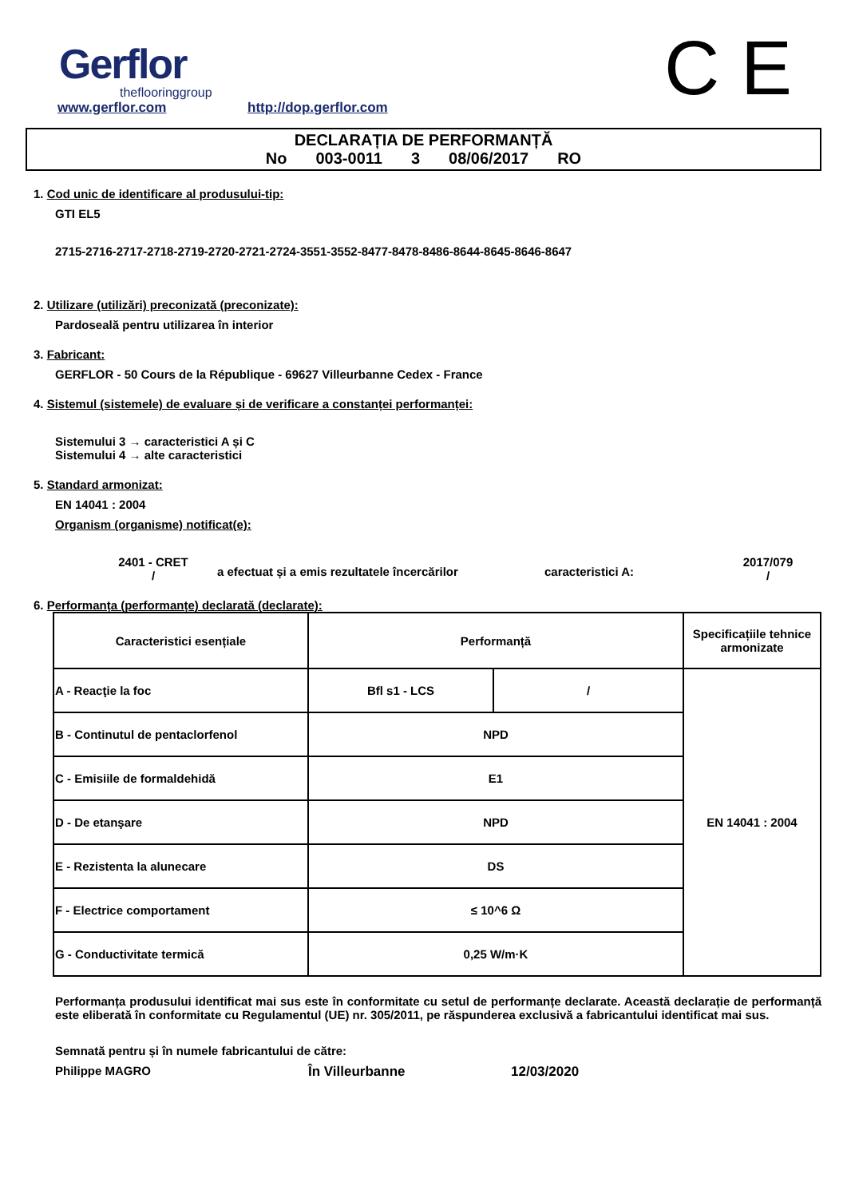Gerflor
theflooringgroup
www.gerflor.com http://dop.gerflor.com C E
DECLARAȚIA DE PERFORMANȚĂ
No 003-0011 3 08/06/2017 RO
1. Cod unic de identificare al produsului-tip:
GTI EL5
2715-2716-2717-2718-2719-2720-2721-2724-3551-3552-8477-8478-8486-8644-8645-8646-8647
2. Utilizare (utilizări) preconizată (preconizate):
Pardoseală pentru utilizarea în interior
3. Fabricant:
GERFLOR - 50 Cours de la République - 69627 Villeurbanne Cedex - France
4. Sistemul (sistemele) de evaluare și de verificare a constanței performanței:
Sistemului 3 → caracteristici A și C
Sistemului 4 → alte caracteristici
5. Standard armonizat:
EN 14041 : 2004
Organism (organisme) notificat(e):
2401 - CRET
/
a efectuat și a emis rezultatele încercărilor caracteristici A:
2017/079
/
6. Performanța (performanțe) declarată (declarate):
| Caracteristici esențiale | Performanță | | Specificațiile tehnice armonizate |
| --- | --- | --- | --- |
| A - Reacţie la foc | Bfl s1 - LCS | / | EN 14041 : 2004 |
| B - Continutul de pentaclorfenol | NPD | | |
| C - Emisiile de formaldehidă | E1 | | |
| D - De etanşare | NPD | | |
| E - Rezistenta la alunecare | DS | | |
| F - Electrice comportament | ≤ 10^6 Ω | | |
| G - Conductivitate termică | 0,25 W/m·K | | |
Performanța produsului identificat mai sus este în conformitate cu setul de performanțe declarate. Această declarație de performanță este eliberată în conformitate cu Regulamentul (UE) nr. 305/2011, pe răspunderea exclusivă a fabricantului identificat mai sus.
Semnată pentru și în numele fabricantului de către:
Philippe MAGRO În Villeurbanne 12/03/2020